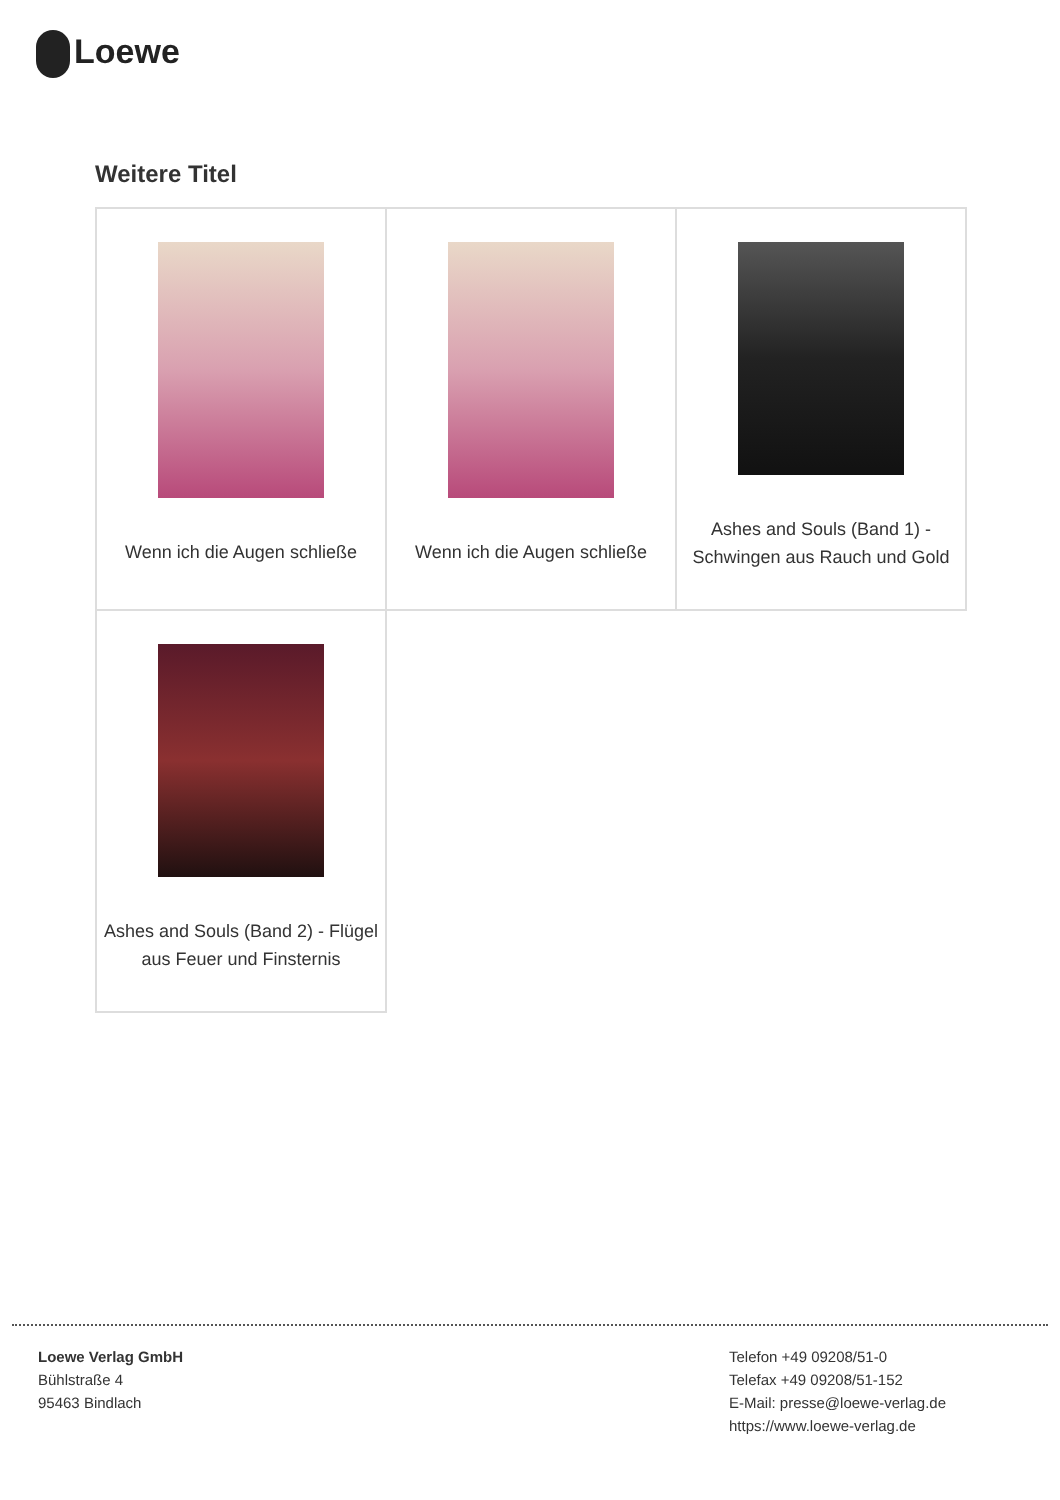Loewe
Weitere Titel
| Wenn ich die Augen schließe | Wenn ich die Augen schließe | Ashes and Souls (Band 1) - Schwingen aus Rauch und Gold |
| Ashes and Souls (Band 2) - Flügel aus Feuer und Finsternis | | |
Loewe Verlag GmbH
Bühlstraße 4
95463 Bindlach
Telefon +49 09208/51-0
Telefax +49 09208/51-152
E-Mail: presse@loewe-verlag.de
https://www.loewe-verlag.de